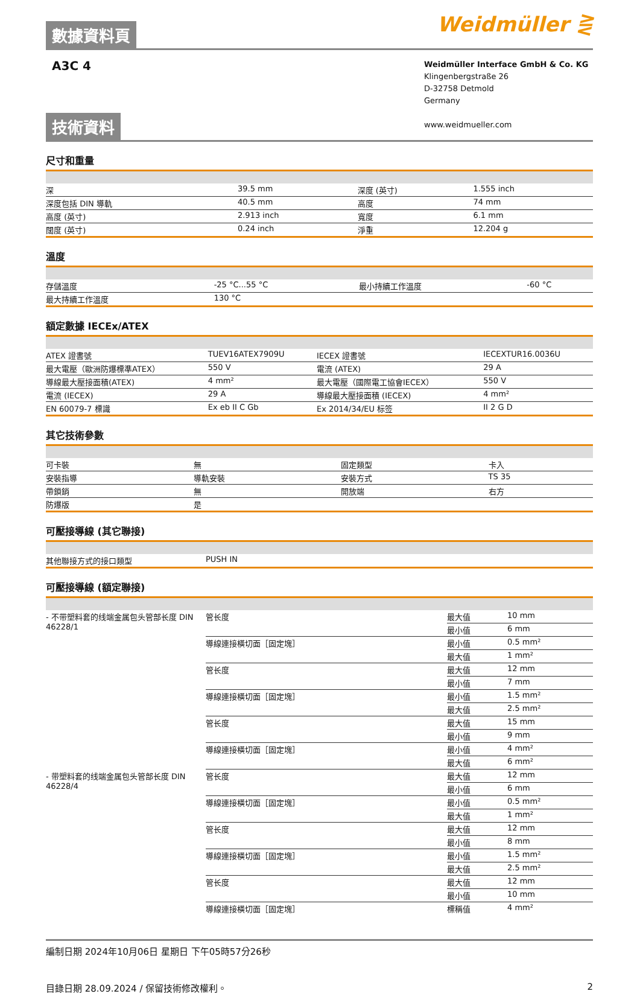數據資料頁
Weidmüller ⋛
A3C 4
Weidmüller Interface GmbH & Co. KG
Klingenbergstraße 26
D-32758 Detmold
Germany
www.weidmueller.com
技術資料
尺寸和重量
| 深 | 39.5 mm | 深度 (英寸) | 1.555 inch |
| 深度包括 DIN 導軌 | 40.5 mm | 高度 | 74 mm |
| 高度 (英寸) | 2.913 inch | 寬度 | 6.1 mm |
| 闊度 (英寸) | 0.24 inch | 淨重 | 12.204 g |
溫度
| 存儲溫度 | -25 °C...55 °C | 最小持續工作溫度 | -60 °C |
| 最大持續工作溫度 | 130 °C | | |
額定數據 IECEx/ATEX
| ATEX 證書號 | TUEV16ATEX7909U | IECEX 證書號 | IECEXTUR16.0036U |
| 最大電壓（歐洲防爆標準ATEX） | 550 V | 電流 (ATEX) | 29 A |
| 導線最大壓接面積(ATEX) | 4 mm² | 最大電壓（國際電工協會IECEX） | 550 V |
| 電流 (IECEX) | 29 A | 導線最大壓接面積 (IECEX) | 4 mm² |
| EN 60079-7 標識 | Ex eb II C Gb | Ex 2014/34/EU 标签 | II 2 G D |
其它技術參數
| 可卡裝 | 無 | 固定類型 | 卡入 |
| 安裝指導 | 導軌安裝 | 安裝方式 | TS 35 |
| 帶鎖銷 | 無 | 開放端 | 右方 |
| 防爆版 | 是 | | |
可壓接導線 (其它聯接)
| 其他聯接方式的接口類型 | PUSH IN |
可壓接導線 (額定聯接)
| - 不带塑料套的线端金属包头管部长度 DIN 46228/1 | 管长度 | 最大值 | 10 mm |
| | | 最小值 | 6 mm |
| | 導線連接橫切面［固定塊］ | 最小值 | 0.5 mm² |
| | | 最大值 | 1 mm² |
| | 管长度 | 最大值 | 12 mm |
| | | 最小值 | 7 mm |
| | 導線連接橫切面［固定塊］ | 最小值 | 1.5 mm² |
| | | 最大值 | 2.5 mm² |
| | 管长度 | 最大值 | 15 mm |
| | | 最小值 | 9 mm |
| | 導線連接橫切面［固定塊］ | 最小值 | 4 mm² |
| | | 最大值 | 6 mm² |
| - 带塑料套的线端金属包头管部长度 DIN 46228/4 | 管长度 | 最大值 | 12 mm |
| | | 最小值 | 6 mm |
| | 導線連接橫切面［固定塊］ | 最小值 | 0.5 mm² |
| | | 最大值 | 1 mm² |
| | 管长度 | 最大值 | 12 mm |
| | | 最小值 | 8 mm |
| | 導線連接橫切面［固定塊］ | 最小值 | 1.5 mm² |
| | | 最大值 | 2.5 mm² |
| | 管长度 | 最大值 | 12 mm |
| | | 最小值 | 10 mm |
| | 導線連接橫切面［固定塊］ | 標稱值 | 4 mm² |
編制日期 2024年10月06日 星期日 下午05時57分26秒
目錄日期 28.09.2024 / 保留技術修改權利。 2